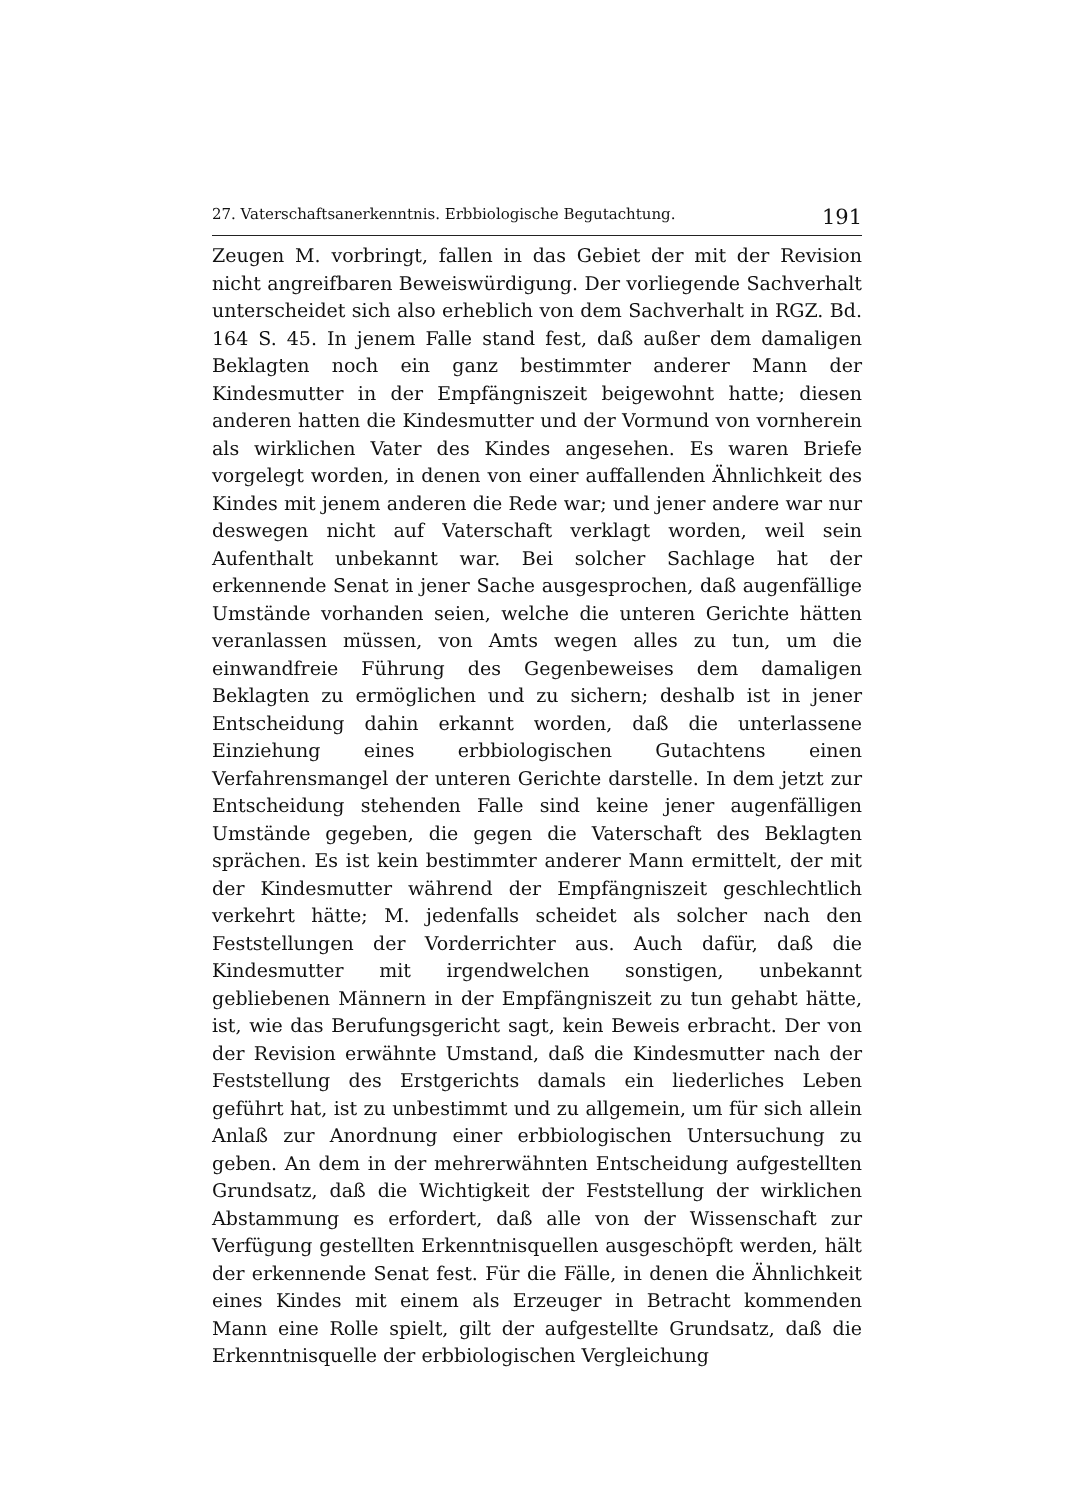27. Vaterschaftsanerkenntnis. Erbbiologische Begutachtung. 191
Zeugen M. vorbringt, fallen in das Gebiet der mit der Revision nicht angreifbaren Beweiswürdigung. Der vorliegende Sachverhalt unterscheidet sich also erheblich von dem Sachverhalt in RGZ. Bd. 164 S. 45. In jenem Falle stand fest, daß außer dem damaligen Beklagten noch ein ganz bestimmter anderer Mann der Kindesmutter in der Empfängniszeit beigewohnt hatte; diesen anderen hatten die Kindesmutter und der Vormund von vornherein als wirklichen Vater des Kindes angesehen. Es waren Briefe vorgelegt worden, in denen von einer auffallenden Ähnlichkeit des Kindes mit jenem anderen die Rede war; und jener andere war nur deswegen nicht auf Vaterschaft verklagt worden, weil sein Aufenthalt unbekannt war. Bei solcher Sachlage hat der erkennende Senat in jener Sache ausgesprochen, daß augenfällige Umstände vorhanden seien, welche die unteren Gerichte hätten veranlassen müssen, von Amts wegen alles zu tun, um die einwandfreie Führung des Gegenbeweises dem damaligen Beklagten zu ermöglichen und zu sichern; deshalb ist in jener Entscheidung dahin erkannt worden, daß die unterlassene Einziehung eines erbbiologischen Gutachtens einen Verfahrensmangel der unteren Gerichte darstelle. In dem jetzt zur Entscheidung stehenden Falle sind keine jener augenfälligen Umstände gegeben, die gegen die Vaterschaft des Beklagten sprächen. Es ist kein bestimmter anderer Mann ermittelt, der mit der Kindesmutter während der Empfängniszeit geschlechtlich verkehrt hätte; M. jedenfalls scheidet als solcher nach den Feststellungen der Vorderrichter aus. Auch dafür, daß die Kindesmutter mit irgendwelchen sonstigen, unbekannt gebliebenen Männern in der Empfängniszeit zu tun gehabt hätte, ist, wie das Berufungsgericht sagt, kein Beweis erbracht. Der von der Revision erwähnte Umstand, daß die Kindesmutter nach der Feststellung des Erstgerichts damals ein liederliches Leben geführt hat, ist zu unbestimmt und zu allgemein, um für sich allein Anlaß zur Anordnung einer erbbiologischen Untersuchung zu geben. An dem in der mehrerwähnten Entscheidung aufgestellten Grundsatz, daß die Wichtigkeit der Feststellung der wirklichen Abstammung es erfordert, daß alle von der Wissenschaft zur Verfügung gestellten Erkenntnisquellen ausgeschöpft werden, hält der erkennende Senat fest. Für die Fälle, in denen die Ähnlichkeit eines Kindes mit einem als Erzeuger in Betracht kommenden Mann eine Rolle spielt, gilt der aufgestellte Grundsatz, daß die Erkenntnisquelle der erbbiologischen Vergleichung